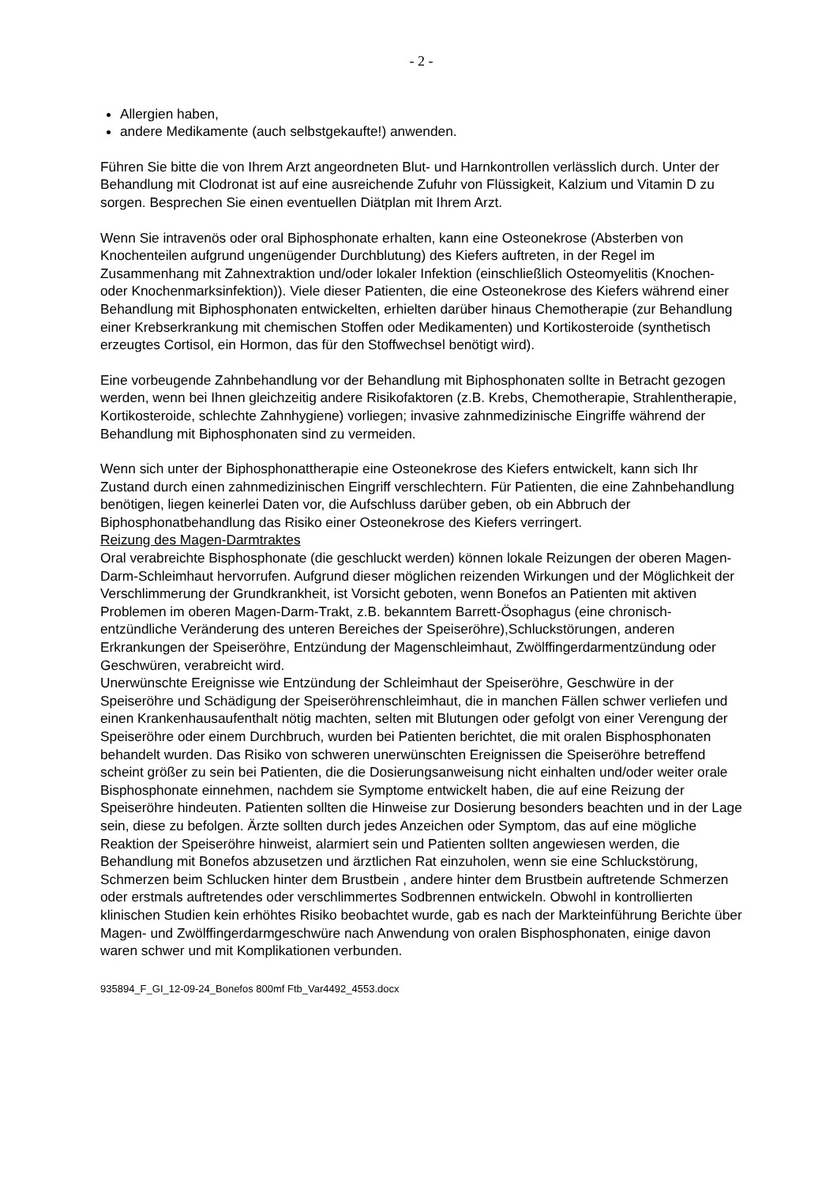- 2 -
Allergien haben,
andere Medikamente (auch selbstgekaufte!) anwenden.
Führen Sie bitte die von Ihrem Arzt angeordneten Blut- und Harnkontrollen verlässlich durch. Unter der Behandlung mit Clodronat ist auf eine ausreichende Zufuhr von Flüssigkeit, Kalzium und Vitamin D zu sorgen. Besprechen Sie einen eventuellen Diätplan mit Ihrem Arzt.
Wenn Sie intravenös oder oral Biphosphonate erhalten, kann eine Osteonekrose (Absterben von Knochenteilen aufgrund ungenügender Durchblutung) des Kiefers auftreten, in der Regel im Zusammenhang mit Zahnextraktion und/oder lokaler Infektion (einschließlich Osteomyelitis (Knochen- oder Knochenmarksinfektion)). Viele dieser Patienten, die eine Osteonekrose des Kiefers während einer Behandlung mit Biphosphonaten entwickelten, erhielten darüber hinaus Chemotherapie (zur Behandlung einer Krebserkrankung mit chemischen Stoffen oder Medikamenten) und Kortikosteroide (synthetisch erzeugtes Cortisol, ein Hormon, das für den Stoffwechsel benötigt wird).
Eine vorbeugende Zahnbehandlung vor der Behandlung mit Biphosphonaten sollte in Betracht gezogen werden, wenn bei Ihnen gleichzeitig andere Risikofaktoren (z.B. Krebs, Chemotherapie, Strahlentherapie, Kortikosteroide, schlechte Zahnhygiene) vorliegen; invasive zahnmedizinische Eingriffe während der Behandlung mit Biphosphonaten sind zu vermeiden.
Wenn sich unter der Biphosphonattherapie eine Osteonekrose des Kiefers entwickelt, kann sich Ihr Zustand durch einen zahnmedizinischen Eingriff verschlechtern. Für Patienten, die eine Zahnbehandlung benötigen, liegen keinerlei Daten vor, die Aufschluss darüber geben, ob ein Abbruch der Biphosphonatbehandlung das Risiko einer Osteonekrose des Kiefers verringert.
Reizung des Magen-Darmtraktes
Oral verabreichte Bisphosphonate (die geschluckt werden) können lokale Reizungen der oberen Magen-Darm-Schleimhaut hervorrufen. Aufgrund dieser möglichen reizenden Wirkungen und der Möglichkeit der Verschlimmerung der Grundkrankheit, ist Vorsicht geboten, wenn Bonefos an Patienten mit aktiven Problemen im oberen Magen-Darm-Trakt, z.B. bekanntem Barrett-Ösophagus (eine chronisch-entzündliche Veränderung des unteren Bereiches der Speiseröhre),Schluckstörungen, anderen Erkrankungen der Speiseröhre, Entzündung der Magenschleimhaut, Zwölffingerdarmentzündung oder Geschwüren, verabreicht wird.
Unerwünschte Ereignisse wie Entzündung der Schleimhaut der Speiseröhre, Geschwüre in der Speiseröhre und Schädigung der Speiseröhrenschleimhaut, die in manchen Fällen schwer verliefen und einen Krankenhausaufenthalt nötig machten, selten mit Blutungen oder gefolgt von einer Verengung der Speiseröhre oder einem Durchbruch, wurden bei Patienten berichtet, die mit oralen Bisphosphonaten behandelt wurden. Das Risiko von schweren unerwünschten Ereignissen die Speiseröhre betreffend scheint größer zu sein bei Patienten, die die Dosierungsanweisung nicht einhalten und/oder weiter orale Bisphosphonate einnehmen, nachdem sie Symptome entwickelt haben, die auf eine Reizung der Speiseröhre hindeuten. Patienten sollten die Hinweise zur Dosierung besonders beachten und in der Lage sein, diese zu befolgen. Ärzte sollten durch jedes Anzeichen oder Symptom, das auf eine mögliche Reaktion der Speiseröhre hinweist, alarmiert sein und Patienten sollten angewiesen werden, die Behandlung mit Bonefos abzusetzen und ärztlichen Rat einzuholen, wenn sie eine Schluckstörung, Schmerzen beim Schlucken hinter dem Brustbein , andere hinter dem Brustbein auftretende Schmerzen oder erstmals auftretendes oder verschlimmertes Sodbrennen entwickeln. Obwohl in kontrollierten klinischen Studien kein erhöhtes Risiko beobachtet wurde, gab es nach der Markteinführung Berichte über Magen- und Zwölffingerdarmgeschwüre nach Anwendung von oralen Bisphosphonaten, einige davon waren schwer und mit Komplikationen verbunden.
935894_F_GI_12-09-24_Bonefos 800mf Ftb_Var4492_4553.docx